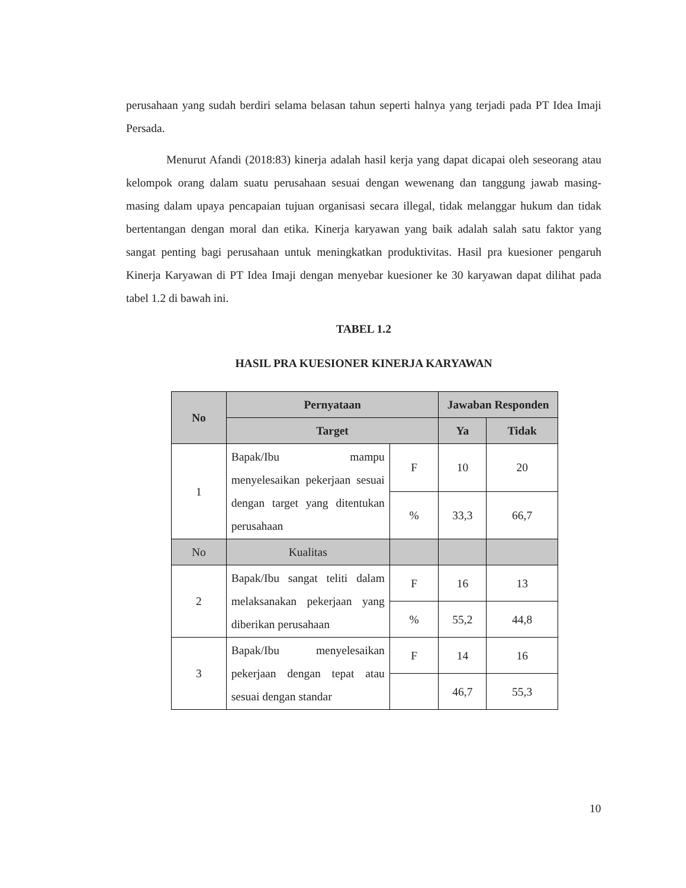perusahaan yang sudah berdiri selama belasan tahun seperti halnya yang terjadi pada PT Idea Imaji Persada.
Menurut Afandi (2018:83) kinerja adalah hasil kerja yang dapat dicapai oleh seseorang atau kelompok orang dalam suatu perusahaan sesuai dengan wewenang dan tanggung jawab masing-masing dalam upaya pencapaian tujuan organisasi secara illegal, tidak melanggar hukum dan tidak bertentangan dengan moral dan etika. Kinerja karyawan yang baik adalah salah satu faktor yang sangat penting bagi perusahaan untuk meningkatkan produktivitas. Hasil pra kuesioner pengaruh Kinerja Karyawan di PT Idea Imaji dengan menyebar kuesioner ke 30 karyawan dapat dilihat pada tabel 1.2 di bawah ini.
TABEL 1.2
HASIL PRA KUESIONER KINERJA KARYAWAN
| No | Pernyataan | | Jawaban Responden | |
| --- | --- | --- | --- | --- |
| | Target | | Ya | Tidak |
| 1 | Bapak/Ibu mampu menyelesaikan pekerjaan sesuai dengan target yang ditentukan perusahaan | F | 10 | 20 |
| | | % | 33,3 | 66,7 |
| No | Kualitas | | | |
| 2 | Bapak/Ibu sangat teliti dalam melaksanakan pekerjaan yang diberikan perusahaan | F | 16 | 13 |
| | | % | 55,2 | 44,8 |
| 3 | Bapak/Ibu menyelesaikan pekerjaan dengan tepat atau sesuai dengan standar | F | 14 | 16 |
| | | | 46,7 | 55,3 |
10